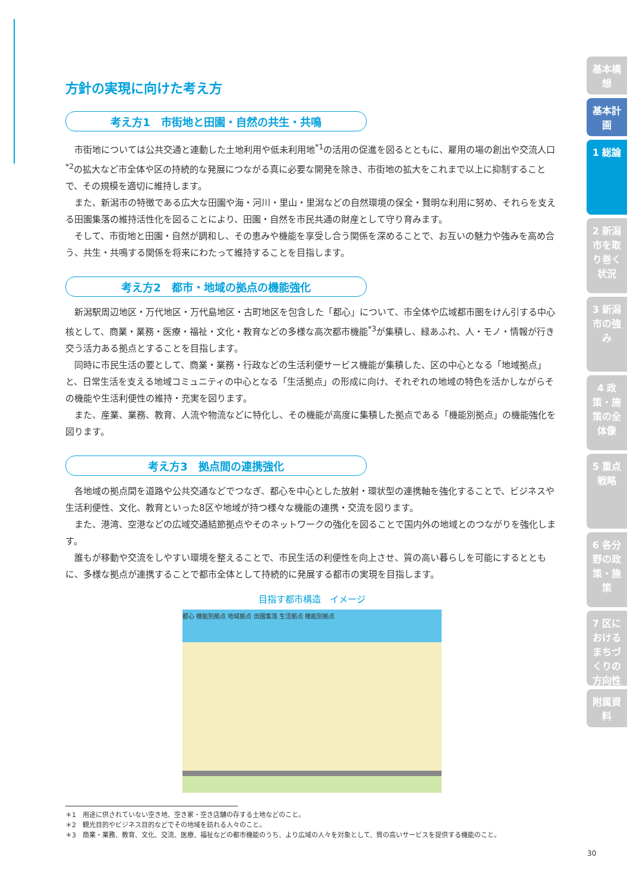方針の実現に向けた考え方
考え方1　市街地と田園・自然の共生・共鳴
市街地については公共交通と連動した土地利用や低未利用地<sup>*1</sup>の活用の促進を図るとともに、雇用の場の創出や交流人口<sup>*2</sup>の拡大など市全体や区の持続的な発展につながる真に必要な開発を除き、市街地の拡大をこれまで以上に抑制することで、その規模を適切に維持します。
また、新潟市の特徴である広大な田園や海・河川・里山・里潟などの自然環境の保全・賢明な利用に努め、それらを支える田園集落の維持活性化を図ることにより、田園・自然を市民共通の財産として守り育みます。
そして、市街地と田園・自然が調和し、その恵みや機能を享受し合う関係を深めることで、お互いの魅力や強みを高め合う、共生・共鳴する関係を将来にわたって維持することを目指します。
考え方2　都市・地域の拠点の機能強化
新潟駅周辺地区・万代地区・万代島地区・古町地区を包含した「都心」について、市全体や広域都市圏をけん引する中心核として、商業・業務・医療・福祉・文化・教育などの多様な高次都市機能<sup>*3</sup>が集積し、緑あふれ、人・モノ・情報が行き交う活力ある拠点とすることを目指します。
同時に市民生活の要として、商業・業務・行政などの生活利便サービス機能が集積した、区の中心となる「地域拠点」と、日常生活を支える地域コミュニティの中心となる「生活拠点」の形成に向け、それぞれの地域の特色を活かしながらその機能や生活利便性の維持・充実を図ります。
また、産業、業務、教育、人流や物流などに特化し、その機能が高度に集積した拠点である「機能別拠点」の機能強化を図ります。
考え方3　拠点間の連携強化
各地域の拠点間を道路や公共交通などでつなぎ、都心を中心とした放射・環状型の連携軸を強化することで、ビジネスや生活利便性、文化、教育といった8区や地域が持つ様々な機能の連携・交流を図ります。
また、港湾、空港などの広域交通結節拠点やそのネットワークの強化を図ることで国内外の地域とのつながりを強化します。
誰もが移動や交流をしやすい環境を整えることで、市民生活の利便性を向上させ、質の高い暮らしを可能にするとともに、多様な拠点が連携することで都市全体として持続的に発展する都市の実現を目指します。
目指す都市構造　イメージ
都心 機能別拠点 地域拠点 田園集落 生活拠点 機能別拠点
＊1　用途に供されていない空き地、空き家・空き店舗の存する土地などのこと。
＊2　観光目的やビジネス目的などでその地域を訪れる人々のこと。
＊3　商業・業務、教育、文化、交流、医療、福祉などの都市機能のうち、より広域の人々を対象として、質の高いサービスを提供する機能のこと。
基本構想
基本計画
1 総論
2 新潟市を取り巻く状況
3 新潟市の強み
4 政策・施策の全体像
5 重点戦略
6 各分野の政策・施策
7 区におけるまちづくりの方向性
附属資料
30